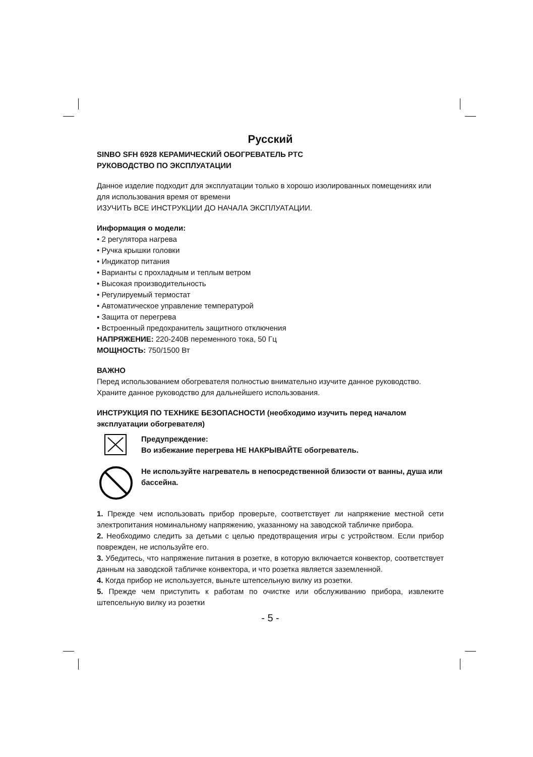Русский
SINBO SFH 6928 КЕРАМИЧЕСКИЙ ОБОГРЕВАТЕЛЬ PTC
РУКОВОДСТВО ПО ЭКСПЛУАТАЦИИ
Данное изделие подходит для эксплуатации только в хорошо изолированных помещениях или для использования время от времени
ИЗУЧИТЬ ВСЕ ИНСТРУКЦИИ ДО НАЧАЛА ЭКСПЛУАТАЦИИ.
Информация о модели:
• 2 регулятора нагрева
• Ручка крышки головки
• Индикатор питания
• Варианты с прохладным и теплым ветром
• Высокая производительность
• Регулируемый термостат
• Автоматическое управление температурой
• Защита от перегрева
• Встроенный предохранитель защитного отключения
НАПРЯЖЕНИЕ: 220-240В переменного тока, 50 Гц
МОЩНОСТЬ: 750/1500 Вт
ВАЖНО
Перед использованием обогревателя полностью внимательно изучите данное руководство. Храните данное руководство для дальнейшего использования.
ИНСТРУКЦИЯ ПО ТЕХНИКЕ БЕЗОПАСНОСТИ (необходимо изучить перед началом эксплуатации обогревателя)
Предупреждение:
Во избежание перегрева НЕ НАКРЫВАЙТЕ обогреватель.
Не используйте нагреватель в непосредственной близости от ванны, душа или бассейна.
1. Прежде чем использовать прибор проверьте, соответствует ли напряжение местной сети электропитания номинальному напряжению, указанному на заводской табличке прибора.
2. Необходимо следить за детьми с целью предотвращения игры с устройством. Если прибор поврежден, не используйте его.
3. Убедитесь, что напряжение питания в розетке, в которую включается конвектор, соответствует данным на заводской табличке конвектора, и что розетка является заземленной.
4. Когда прибор не используется, выньте штепсельную вилку из розетки.
5. Прежде чем приступить к работам по очистке или обслуживанию прибора, извлеките штепсельную вилку из розетки
- 5 -